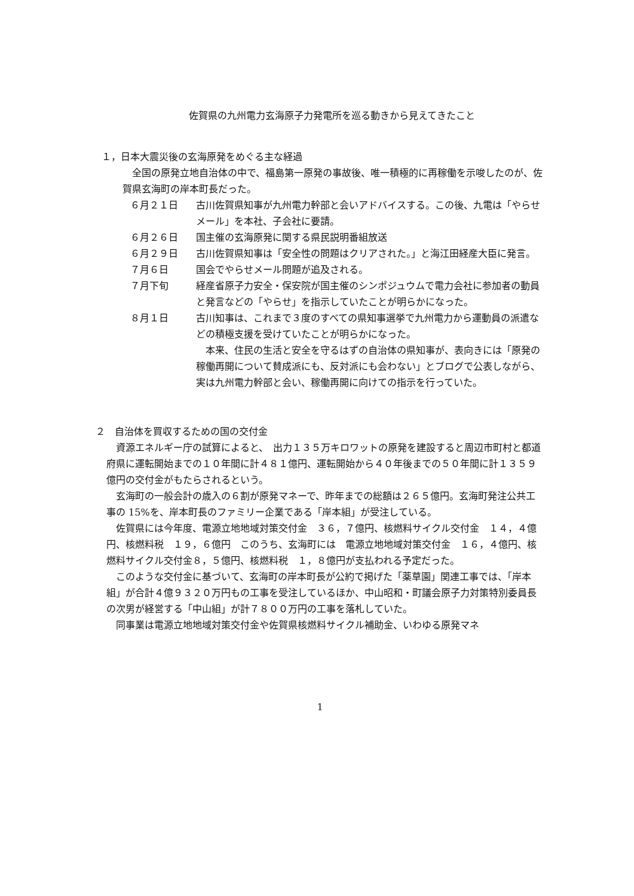佐賀県の九州電力玄海原子力発電所を巡る動きから見えてきたこと
１，日本大震災後の玄海原発をめぐる主な経過
　全国の原発立地自治体の中で、福島第一原発の事故後、唯一積極的に再稼働を示唆したのが、佐賀県玄海町の岸本町長だった。
６月２１日 古川佐賀県知事が九州電力幹部と会いアドバイスする。この後、九電は「やらせメール」を本社、子会社に要請。
６月２６日 国主催の玄海原発に関する県民説明番組放送
６月２９日 古川佐賀県知事は「安全性の問題はクリアされた。」と海江田経産大臣に発言。
７月６日 国会でやらせメール問題が追及される。
７月下旬 経産省原子力安全・保安院が国主催のシンポジュウムで電力会社に参加者の動員と発言などの「やらせ」を指示していたことが明らかになった。
８月１日 古川知事は、これまで３度のすべての県知事選挙で九州電力から運動員の派遣などの積極支援を受けていたことが明らかになった。
　本来、住民の生活と安全を守るはずの自治体の県知事が、表向きには「原発の稼働再開について賛成派にも、反対派にも会わない」とブログで公表しながら、実は九州電力幹部と会い、稼働再開に向けての指示を行っていた。
２　自治体を買収するための国の交付金
　資源エネルギー庁の試算によると、　出力１３５万キロワットの原発を建設すると周辺市町村と都道府県に運転開始までの１０年間に計４８１億円、運転開始から４０年後までの５０年間に計１３５９億円の交付金がもたらされるという。
　玄海町の一般会計の歳入の６割が原発マネーで、昨年までの総額は２６５億円。玄海町発注公共工事の 15%を、岸本町長のファミリー企業である「岸本組」が受注している。
　佐賀県には今年度、電源立地地域対策交付金　３６，７億円、核燃料サイクル交付金　１４，４億円、核燃料税　１９，６億円　このうち、玄海町には　電源立地地域対策交付金　１６，４億円、核燃料サイクル交付金８，５億円、核燃料税　１，８億円が支払われる予定だった。
　このような交付金に基づいて、玄海町の岸本町長が公約で掲げた「薬草園」関連工事では、「岸本組」が合計４億９３２０万円もの工事を受注しているほか、中山昭和・町議会原子力対策特別委員長の次男が経営する「中山組」が計７８００万円の工事を落札していた。
　同事業は電源立地地域対策交付金や佐賀県核燃料サイクル補助金、いわゆる原発マネ
1